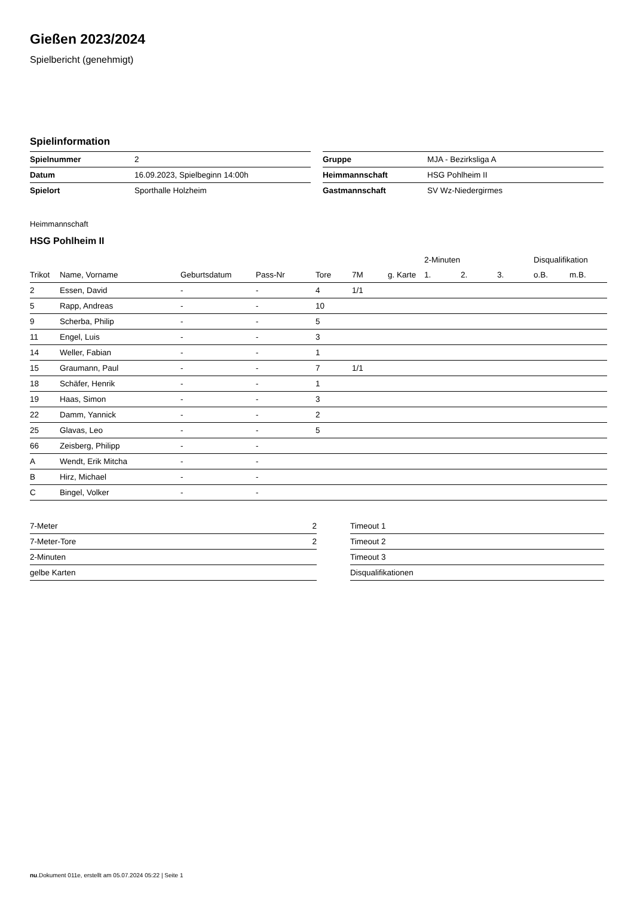Gießen 2023/2024
Spielbericht (genehmigt)
Spielinformation
| Spielnummer | 2 |
| Datum | 16.09.2023, Spielbeginn 14:00h |
| Spielort | Sporthalle Holzheim |
| Gruppe | MJA - Bezirksliga A |
| Heimmannschaft | HSG Pohlheim II |
| Gastmannschaft | SV Wz-Niedergirmes |
Heimmannschaft
HSG Pohlheim II
| | | | | | | | 2-Minuten | | | Disqualifikation | |
| --- | --- | --- | --- | --- | --- | --- | --- | --- | --- | --- | --- |
| Trikot | Name, Vorname | Geburtsdatum | Pass-Nr | Tore | 7M | g. Karte | 1. | 2. | 3. | o.B. | m.B. |
| 2 | Essen, David | - | - | 4 | 1/1 | | | | | | |
| 5 | Rapp, Andreas | - | - | 10 | | | | | | | |
| 9 | Scherba, Philip | - | - | 5 | | | | | | | |
| 11 | Engel, Luis | - | - | 3 | | | | | | | |
| 14 | Weller, Fabian | - | - | 1 | | | | | | | |
| 15 | Graumann, Paul | - | - | 7 | 1/1 | | | | | | |
| 18 | Schäfer, Henrik | - | - | 1 | | | | | | | |
| 19 | Haas, Simon | - | - | 3 | | | | | | | |
| 22 | Damm, Yannick | - | - | 2 | | | | | | | |
| 25 | Glavas, Leo | - | - | 5 | | | | | | | |
| 66 | Zeisberg, Philipp | - | - | | | | | | | | |
| A | Wendt, Erik Mitcha | - | - | | | | | | | | |
| B | Hirz, Michael | - | - | | | | | | | | |
| C | Bingel, Volker | - | - | | | | | | | | |
| 7-Meter | 2 |
| 7-Meter-Tore | 2 |
| 2-Minuten | |
| gelbe Karten | |
| Timeout 1 |
| Timeout 2 |
| Timeout 3 |
| Disqualifikationen |
nu.Dokument 011e, erstellt am 05.07.2024 05:22 | Seite 1